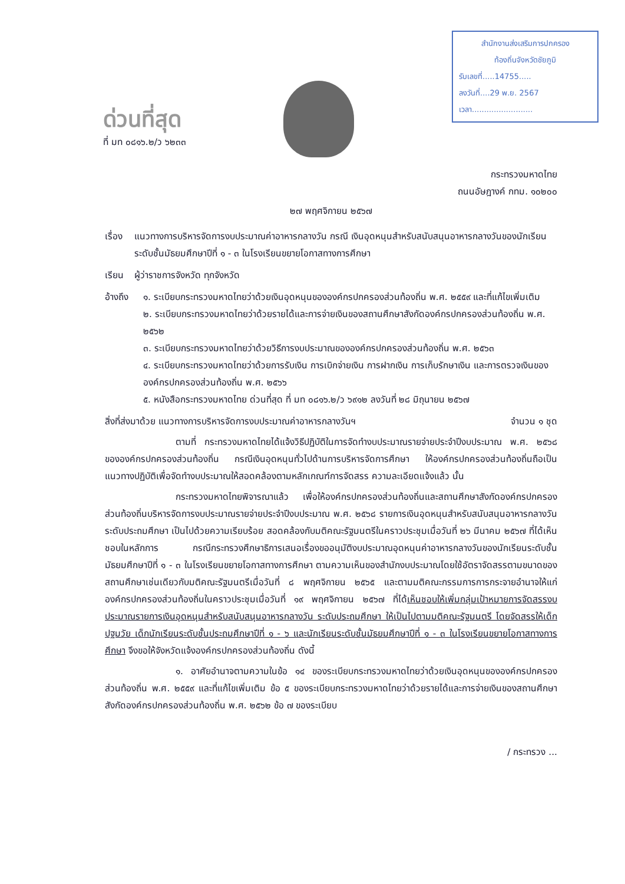ด่วนที่สุด
ที่ มท ๐๘๑๖.๒/ว ๖๒๓๓
สำนักงานส่งเสริมการปกครอง
ท้องถิ่นจังหวัดชัยภูมิ
รับเลขที่.....14755.....
ลงวันที่....29 พ.ย. 2567
เวลา.........................
กระทรวงมหาดไทย
ถนนอัษฎางค์ กทม. ๑๐๒๐๐
๒๗ พฤศจิกายน ๒๕๖๗
เรื่อง แนวทางการบริหารจัดการงบประมาณค่าอาหารกลางวัน กรณี เงินอุดหนุนสำหรับสนับสนุนอาหารกลางวันของนักเรียนระดับชั้นมัธยมศึกษาปีที่ ๑ - ๓ ในโรงเรียนขยายโอกาสทางการศึกษา
เรียน ผู้ว่าราชการจังหวัด ทุกจังหวัด
อ้างถึง ๑. ระเบียบกระทรวงมหาดไทยว่าด้วยเงินอุดหนุนขององค์กรปกครองส่วนท้องถิ่น พ.ศ. ๒๕๕๙ และที่แก้ไขเพิ่มเติม
๒. ระเบียบกระทรวงมหาดไทยว่าด้วยรายได้และการจ่ายเงินของสถานศึกษาสังกัดองค์กรปกครองส่วนท้องถิ่น พ.ศ. ๒๕๖๒
๓. ระเบียบกระทรวงมหาดไทยว่าด้วยวิธีการงบประมาณขององค์กรปกครองส่วนท้องถิ่น พ.ศ. ๒๕๖๓
๔. ระเบียบกระทรวงมหาดไทยว่าด้วยการรับเงิน การเบิกจ่ายเงิน การฝากเงิน การเก็บรักษาเงิน และการตรวจเงินขององค์กรปกครองส่วนท้องถิ่น พ.ศ. ๒๕๖๖
๕. หนังสือกระทรวงมหาดไทย ด่วนที่สุด ที่ มท ๐๘๑๖.๒/ว ๖๙๑๒ ลงวันที่ ๒๘ มิถุนายน ๒๕๖๗
สิ่งที่ส่งมาด้วย แนวทางการบริหารจัดการงบประมาณค่าอาหารกลางวันฯ จำนวน ๑ ชุด
ตามที่ กระทรวงมหาดไทยได้แจ้งวิธีปฏิบัติในการจัดทำงบประมาณรายจ่ายประจำปีงบประมาณ พ.ศ. ๒๕๖๘ ขององค์กรปกครองส่วนท้องถิ่น กรณีเงินอุดหนุนทั่วไปด้านการบริหารจัดการศึกษา ให้องค์กรปกครองส่วนท้องถิ่นถือเป็นแนวทางปฏิบัติเพื่อจัดทำงบประมาณให้สอดคล้องตามหลักเกณฑ์การจัดสรร ความละเอียดแจ้งแล้ว นั้น
กระทรวงมหาดไทยพิจารณาแล้ว เพื่อให้องค์กรปกครองส่วนท้องถิ่นและสถานศึกษาสังกัดองค์กรปกครองส่วนท้องถิ่นบริหารจัดการงบประมาณรายจ่ายประจำปีงบประมาณ พ.ศ. ๒๕๖๘ รายการเงินอุดหนุนสำหรับสนับสนุนอาหารกลางวัน ระดับประถมศึกษา เป็นไปด้วยความเรียบร้อย สอดคล้องกับมติคณะรัฐมนตรีในคราวประชุมเมื่อวันที่ ๒๖ มีนาคม ๒๕๖๗ ที่ได้เห็นชอบในหลักการ กรณีกระทรวงศึกษาธิการเสนอเรื่องขออนุมัติงบประมาณอุดหนุนค่าอาหารกลางวันของนักเรียนระดับชั้นมัธยมศึกษาปีที่ ๑ - ๓ ในโรงเรียนขยายโอกาสทางการศึกษา ตามความเห็นของสำนักงบประมาณโดยใช้อัตราจัดสรรตามขนาดของสถานศึกษาเช่นเดียวกับมติคณะรัฐมนตรีเมื่อวันที่ ๘ พฤศจิกายน ๒๕๖๕ และตามมติคณะกรรมการการกระจายอำนาจให้แก่องค์กรปกครองส่วนท้องถิ่นในคราวประชุมเมื่อวันที่ ๑๙ พฤศจิกายน ๒๕๖๗ ที่ได้เห็นชอบให้เพิ่มกลุ่มเป้าหมายการจัดสรรงบประมาณรายการเงินอุดหนุนสำหรับสนับสนุนอาหารกลางวัน ระดับประถมศึกษา ให้เป็นไปตามมติคณะรัฐมนตรี โดยจัดสรรให้เด็กปฐมวัย เด็กนักเรียนระดับชั้นประถมศึกษาปีที่ ๑ - ๖ และนักเรียนระดับชั้นมัธยมศึกษาปีที่ ๑ - ๓ ในโรงเรียนขยายโอกาสทางการศึกษา จึงขอให้จังหวัดแจ้งองค์กรปกครองส่วนท้องถิ่น ดังนี้
๑. อาศัยอำนาจตามความในข้อ ๑๔ ของระเบียบกระทรวงมหาดไทยว่าด้วยเงินอุดหนุนขององค์กรปกครองส่วนท้องถิ่น พ.ศ. ๒๕๕๙ และที่แก้ไขเพิ่มเติม ข้อ ๕ ของระเบียบกระทรวงมหาดไทยว่าด้วยรายได้และการจ่ายเงินของสถานศึกษาสังกัดองค์กรปกครองส่วนท้องถิ่น พ.ศ. ๒๕๖๒ ข้อ ๗ ของระเบียบ
/ กระทรวง ...